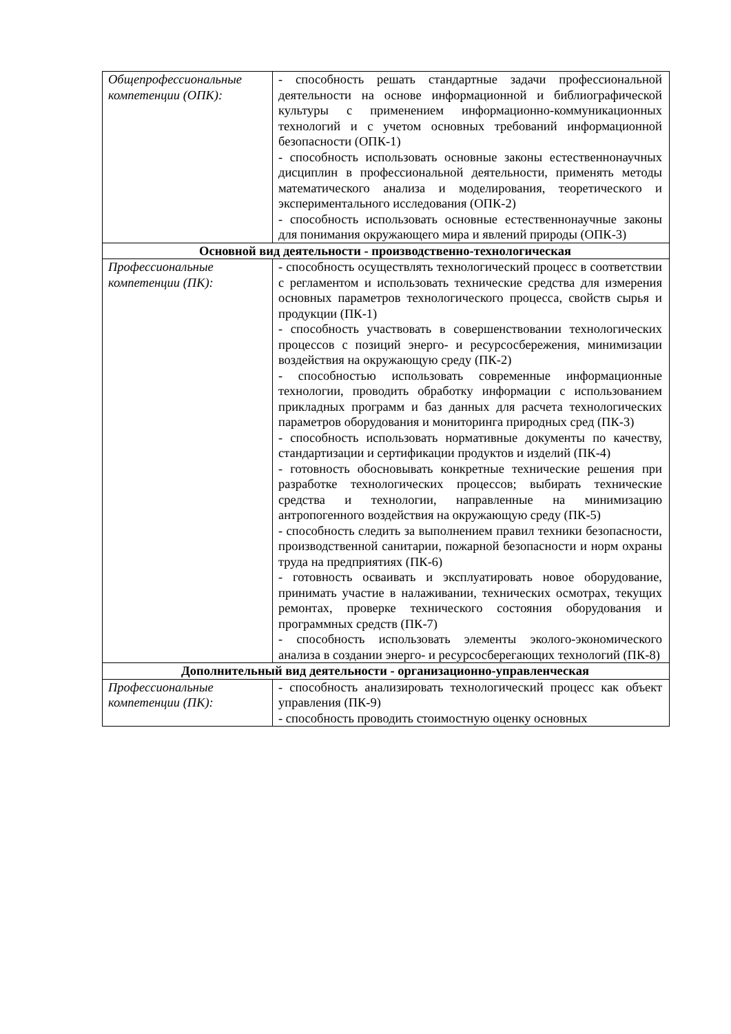| Общепрофессиональные компетенции (ОПК): | - способность решать стандартные задачи профессиональной деятельности на основе информационной и библиографической культуры с применением информационно-коммуникационных технологий и с учетом основных требований информационной безопасности (ОПК-1) - способность использовать основные законы естественнонаучных дисциплин в профессиональной деятельности, применять методы математического анализа и моделирования, теоретического и экспериментального исследования (ОПК-2) - способность использовать основные естественнонаучные законы для понимания окружающего мира и явлений природы (ОПК-3) |
| Основной вид деятельности - производственно-технологическая | |
| Профессиональные компетенции (ПК): | - способность осуществлять технологический процесс в соответствии с регламентом и использовать технические средства для измерения основных параметров технологического процесса, свойств сырья и продукции (ПК-1) - способность участвовать в совершенствовании технологических процессов с позиций энерго- и ресурсосбережения, минимизации воздействия на окружающую среду (ПК-2) - способностью использовать современные информационные технологии, проводить обработку информации с использованием прикладных программ и баз данных для расчета технологических параметров оборудования и мониторинга природных сред (ПК-3) - способность использовать нормативные документы по качеству, стандартизации и сертификации продуктов и изделий (ПК-4) - готовность обосновывать конкретные технические решения при разработке технологических процессов; выбирать технические средства и технологии, направленные на минимизацию антропогенного воздействия на окружающую среду (ПК-5) - способность следить за выполнением правил техники безопасности, производственной санитарии, пожарной безопасности и норм охраны труда на предприятиях (ПК-6) - готовность осваивать и эксплуатировать новое оборудование, принимать участие в налаживании, технических осмотрах, текущих ремонтах, проверке технического состояния оборудования и программных средств (ПК-7) - способность использовать элементы эколого-экономического анализа в создании энерго- и ресурсосберегающих технологий (ПК-8) |
| Дополнительный вид деятельности - организационно-управленческая | |
| Профессиональные компетенции (ПК): | - способность анализировать технологический процесс как объект управления (ПК-9) - способность проводить стоимостную оценку основных |